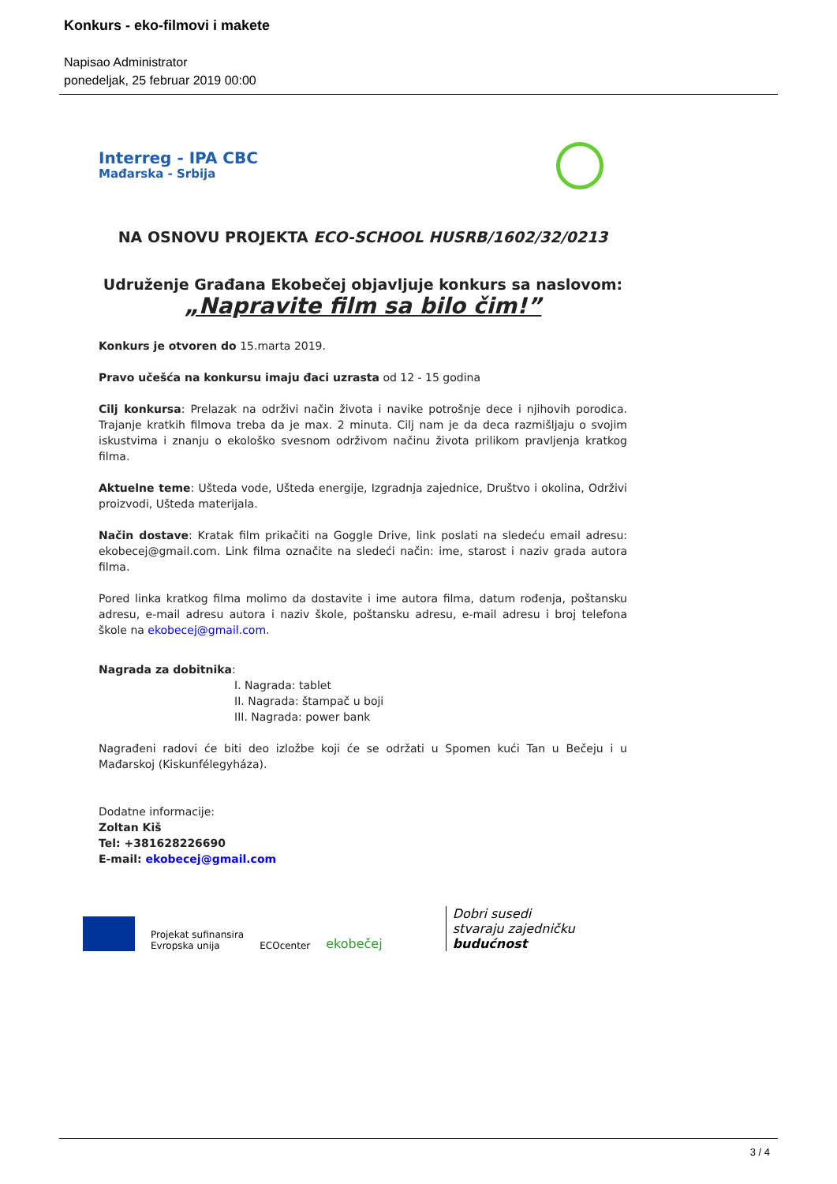Konkurs - eko-filmovi i makete
Napisao Administrator
ponedeljak, 25 februar 2019 00:00
Interreg - IPA CBC
Mađarska - Srbija
NA OSNOVU PROJEKTA ECO-SCHOOL HUSRB/1602/32/0213
Udruženje Građana Ekobečej objavljuje konkurs sa naslovom:
„Napravite film sa bilo čim!”
Konkurs je otvoren do 15.marta 2019.
Pravo učešća na konkursu imaju đaci uzrasta od 12 - 15 godina
Cilj konkursa: Prelazak na održivi način života i navike potrošnje dece i njihovih porodica. Trajanje kratkih filmova treba da je max. 2 minuta. Cilj nam je da deca razmišljaju o svojim iskustvima i znanju o ekološko svesnom održivom načinu života prilikom pravljenja kratkog filma.
Aktuelne teme: Ušteda vode, Ušteda energije, Izgradnja zajednice, Društvo i okolina, Održivi proizvodi, Ušteda materijala.
Način dostave: Kratak film prikačiti na Goggle Drive, link poslati na sledeću email adresu: ekobecej@gmail.com. Link filma označite na sledeći način: ime, starost i naziv grada autora filma.
Pored linka kratkog filma molimo da dostavite i ime autora filma, datum rođenja, poštansku adresu, e-mail adresu autora i naziv škole, poštansku adresu, e-mail adresu i broj telefona škole na ekobecej@gmail.com.
Nagrada za dobitnika:
I. Nagrada: tablet
II. Nagrada: štampač u boji
III. Nagrada: power bank
Nagrađeni radovi će biti deo izložbe koji će se održati u Spomen kući Tan u Bečeju i u Mađarskoj (Kiskunfélegyháza).
Dodatne informacije:
Zoltan Kiš
Tel: +381628226690
E-mail: ekobecej@gmail.com
Projekat sufinansira
Evropska unija
ECOcenter
ekobečej
Dobri susedi
stvaraju zajedničku
budućnost
3 / 4